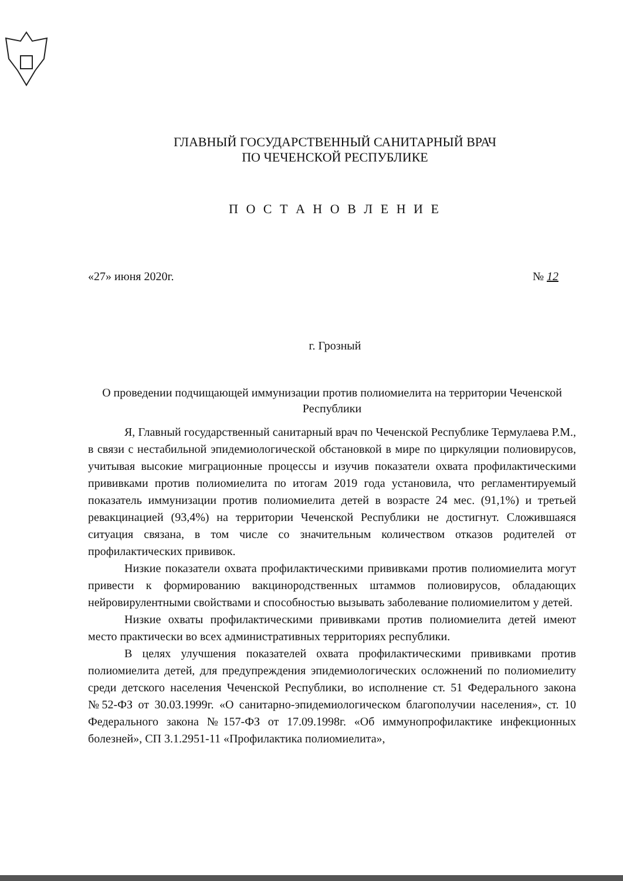ГЛАВНЫЙ ГОСУДАРСТВЕННЫЙ САНИТАРНЫЙ ВРАЧ
ПО ЧЕЧЕНСКОЙ РЕСПУБЛИКЕ
П О С Т А Н О В Л Е Н И Е
«27» июня 2020г. № 12
г. Грозный
О проведении подчищающей иммунизации против полиомиелита на территории Чеченской Республики
Я, Главный государственный санитарный врач по Чеченской Республике Термулаева Р.М., в связи с нестабильной эпидемиологической обстановкой в мире по циркуляции полиовирусов, учитывая высокие миграционные процессы и изучив показатели охвата профилактическими прививками против полиомиелита по итогам 2019 года установила, что регламентируемый показатель иммунизации против полиомиелита детей в возрасте 24 мес. (91,1%) и третьей ревакцинацией (93,4%) на территории Чеченской Республики не достигнут. Сложившаяся ситуация связана, в том числе со значительным количеством отказов родителей от профилактических прививок.
Низкие показатели охвата профилактическими прививками против полиомиелита могут привести к формированию вакцинородственных штаммов полиовирусов, обладающих нейровирулентными свойствами и способностью вызывать заболевание полиомиелитом у детей.
Низкие охваты профилактическими прививками против полиомиелита детей имеют место практически во всех административных территориях республики.
В целях улучшения показателей охвата профилактическими прививками против полиомиелита детей, для предупреждения эпидемиологических осложнений по полиомиелиту среди детского населения Чеченской Республики, во исполнение ст. 51 Федерального закона №52-ФЗ от 30.03.1999г. «О санитарно-эпидемиологическом благополучии населения», ст. 10 Федерального закона №157-ФЗ от 17.09.1998г. «Об иммунопрофилактике инфекционных болезней», СП 3.1.2951-11 «Профилактика полиомиелита»,